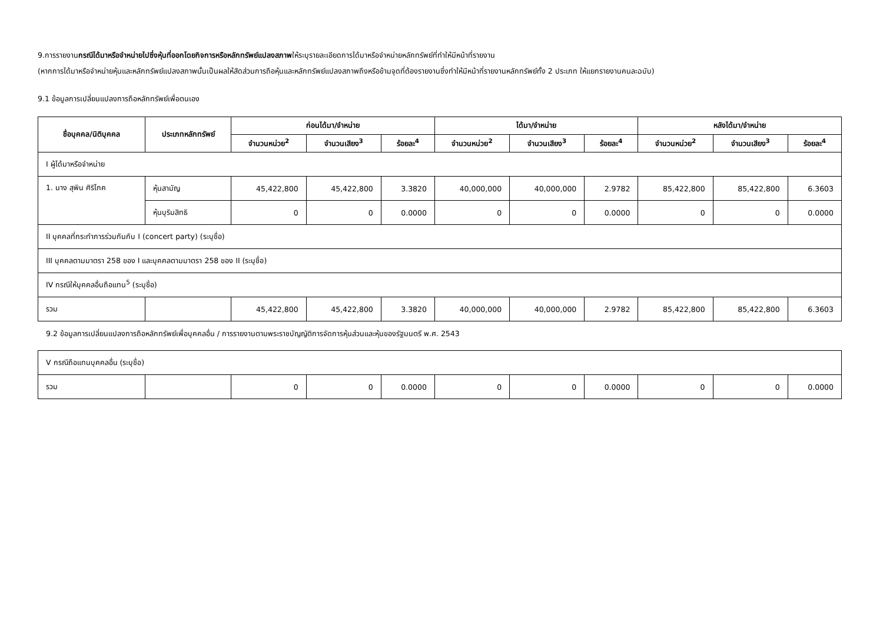9.การรายงานกรณีได้มาหรือจำหน่ายไปซึ่งหุ้นที่ออกโดยกิจการหรือหลักทรัพย์แปลงสภาพให้ระบุรายละเอียดการได้มาหรือจำหน่ายหลักทรัพย์ที่ทำให้มีหน้าที่รายงาน
(หากการได้มาหรือจำหน่ายหุ้นและหลักทรัพย์แปลงสภาพนั้นเป็นผลให้สัดส่วนการถือหุ้นและหลักทรัพย์แปลงสภาพถึงหรือข้ามจุดที่ต้องรายงานซึ่งทำให้มีหน้าที่รายงานหลักทรัพย์ทั้ง 2 ประเภท ให้แยกรายงานคนละฉบับ)
9.1 ข้อมูลการเปลี่ยนแปลงการถือหลักทรัพย์เพื่อตนเอง
| ชื่อบุคคล/นิติบุคคล | ประเภทหลักทรัพย์ | ก่อนได้มา/จำหน่าย | | | ได้มา/จำหน่าย | | | หลังได้มา/จำหน่าย | | |
| --- | --- | --- | --- | --- | --- | --- | --- | --- | --- | --- |
| | | จำนวนหน่วย<sup>2</sup> | จำนวนเสียง<sup>3</sup> | ร้อยละ<sup>4</sup> | จำนวนหน่วย<sup>2</sup> | จำนวนเสียง<sup>3</sup> | ร้อยละ<sup>4</sup> | จำนวนหน่วย<sup>2</sup> | จำนวนเสียง<sup>3</sup> | ร้อยละ<sup>4</sup> |
| I ผู้ได้มาหรือจำหน่าย | | | | | | | | | | |
| 1. นาง สุพิน ศิริโภค | หุ้นสามัญ | 45,422,800 | 45,422,800 | 3.3820 | 40,000,000 | 40,000,000 | 2.9782 | 85,422,800 | 85,422,800 | 6.3603 |
| | หุ้นบุริมสิทธิ | 0 | 0 | 0.0000 | 0 | 0 | 0.0000 | 0 | 0 | 0.0000 |
| II บุคคลที่กระทำการร่วมกันกับ I (concert party) (ระบุชื่อ) | | | | | | | | | | |
| III บุคคลตามมาตรา 258 ของ I และบุคคลตามมาตรา 258 ของ II (ระบุชื่อ) | | | | | | | | | | |
| IV กรณีให้บุคคลอื่นถือแทน<sup>5</sup> (ระบุชื่อ) | | | | | | | | | | |
| รวม | | 45,422,800 | 45,422,800 | 3.3820 | 40,000,000 | 40,000,000 | 2.9782 | 85,422,800 | 85,422,800 | 6.3603 |
9.2 ข้อมูลการเปลี่ยนแปลงการถือหลักทรัพย์เพื่อบุคคลอื่น / การรายงานตามพระราชบัญญัติการจัดการหุ้นส่วนและหุ้นของรัฐมนตรี พ.ศ. 2543
| V กรณีถือแทนบุคคลอื่น (ระบุชื่อ) | | | | | | | | | | |
| รวม | | 0 | 0 | 0.0000 | 0 | 0 | 0.0000 | 0 | 0 | 0.0000 |